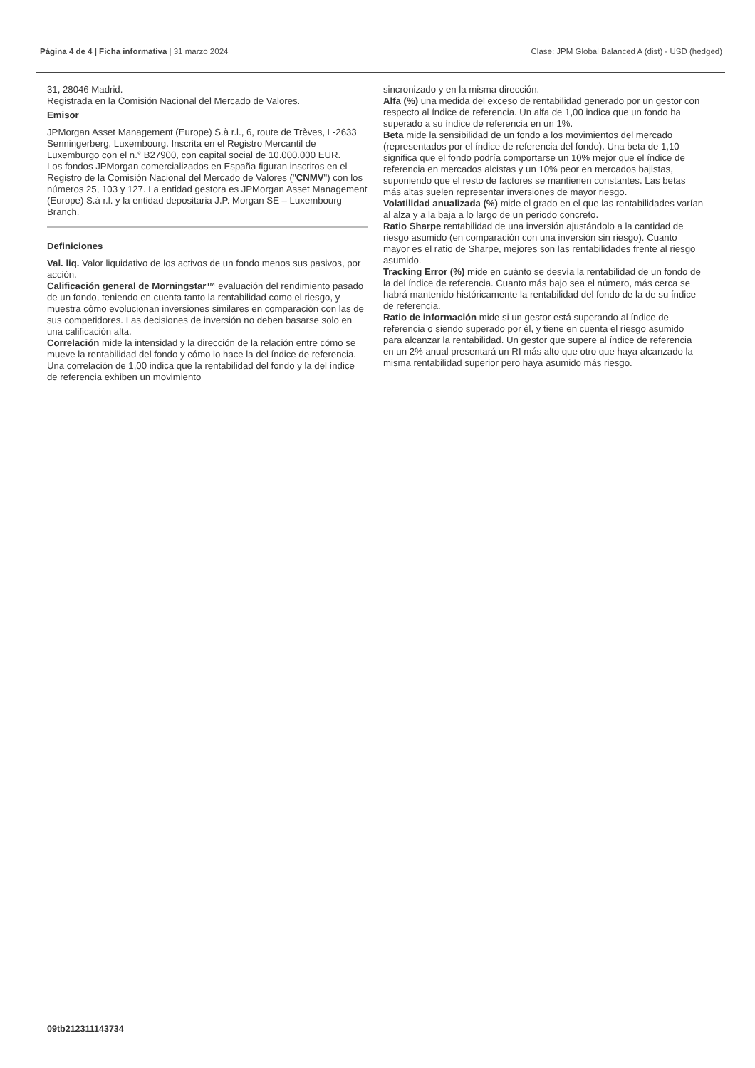Página 4 de 4 | Ficha informativa | 31 marzo 2024 Clase: JPM Global Balanced A (dist) - USD (hedged)
31, 28046 Madrid.
Registrada en la Comisión Nacional del Mercado de Valores.
Emisor
JPMorgan Asset Management (Europe) S.à r.l., 6, route de Trèves, L-2633 Senningerberg, Luxembourg. Inscrita en el Registro Mercantil de Luxemburgo con el n.° B27900, con capital social de 10.000.000 EUR.
Los fondos JPMorgan comercializados en España figuran inscritos en el Registro de la Comisión Nacional del Mercado de Valores ("CNMV") con los números 25, 103 y 127. La entidad gestora es JPMorgan Asset Management (Europe) S.à r.l. y la entidad depositaria J.P. Morgan SE – Luxembourg Branch.
Definiciones
Val. liq. Valor liquidativo de los activos de un fondo menos sus pasivos, por acción.
Calificación general de Morningstar™ evaluación del rendimiento pasado de un fondo, teniendo en cuenta tanto la rentabilidad como el riesgo, y muestra cómo evolucionan inversiones similares en comparación con las de sus competidores. Las decisiones de inversión no deben basarse solo en una calificación alta.
Correlación mide la intensidad y la dirección de la relación entre cómo se mueve la rentabilidad del fondo y cómo lo hace la del índice de referencia. Una correlación de 1,00 indica que la rentabilidad del fondo y la del índice de referencia exhiben un movimiento
sincronizado y en la misma dirección.
Alfa (%) una medida del exceso de rentabilidad generado por un gestor con respecto al índice de referencia. Un alfa de 1,00 indica que un fondo ha superado a su índice de referencia en un 1%.
Beta mide la sensibilidad de un fondo a los movimientos del mercado (representados por el índice de referencia del fondo). Una beta de 1,10 significa que el fondo podría comportarse un 10% mejor que el índice de referencia en mercados alcistas y un 10% peor en mercados bajistas, suponiendo que el resto de factores se mantienen constantes. Las betas más altas suelen representar inversiones de mayor riesgo.
Volatilidad anualizada (%) mide el grado en el que las rentabilidades varían al alza y a la baja a lo largo de un periodo concreto.
Ratio Sharpe rentabilidad de una inversión ajustándolo a la cantidad de riesgo asumido (en comparación con una inversión sin riesgo). Cuanto mayor es el ratio de Sharpe, mejores son las rentabilidades frente al riesgo asumido.
Tracking Error (%) mide en cuánto se desvía la rentabilidad de un fondo de la del índice de referencia. Cuanto más bajo sea el número, más cerca se habrá mantenido históricamente la rentabilidad del fondo de la de su índice de referencia.
Ratio de información mide si un gestor está superando al índice de referencia o siendo superado por él, y tiene en cuenta el riesgo asumido para alcanzar la rentabilidad. Un gestor que supere al índice de referencia en un 2% anual presentará un RI más alto que otro que haya alcanzado la misma rentabilidad superior pero haya asumido más riesgo.
09tb212311143734